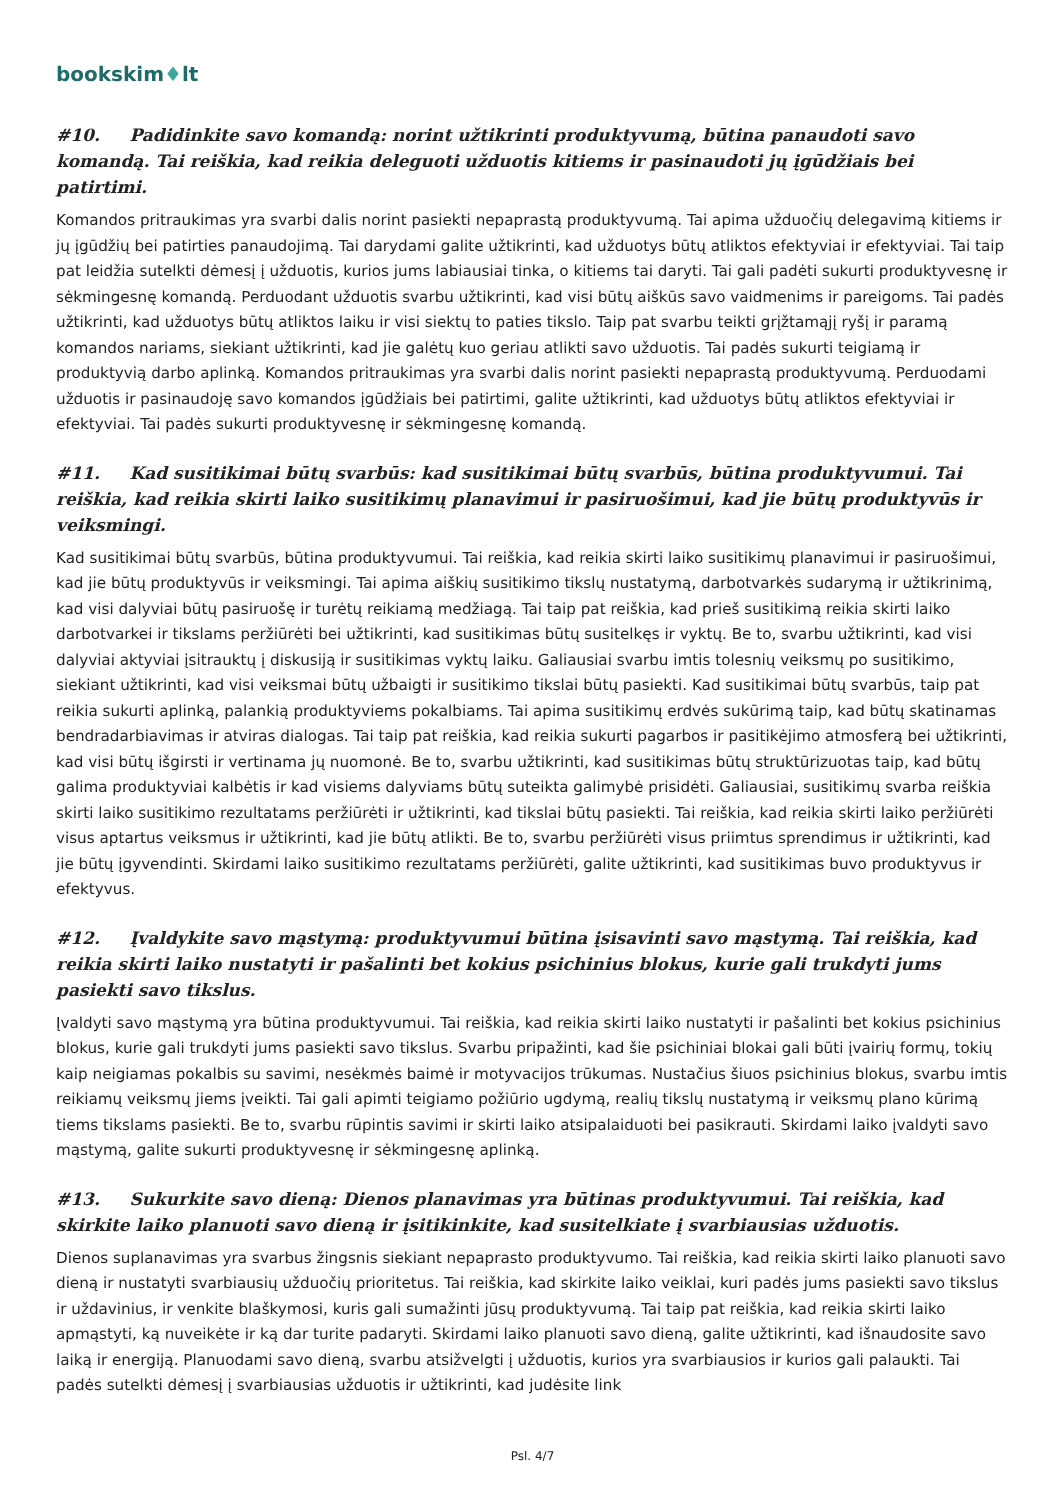bookskim♦lt
#10. Padidinkite savo komandą: norint užtikrinti produktyvumą, būtina panaudoti savo komandą. Tai reiškia, kad reikia deleguoti užduotis kitiems ir pasinaudoti jų įgūdžiais bei patirtimi.
Komandos pritraukimas yra svarbi dalis norint pasiekti nepaprastą produktyvumą. Tai apima užduočių delegavimą kitiems ir jų įgūdžių bei patirties panaudojimą. Tai darydami galite užtikrinti, kad užduotys būtų atliktos efektyviai ir efektyviai. Tai taip pat leidžia sutelkti dėmesį į užduotis, kurios jums labiausiai tinka, o kitiems tai daryti. Tai gali padėti sukurti produktyvesnę ir sėkmingesnę komandą. Perduodant užduotis svarbu užtikrinti, kad visi būtų aiškūs savo vaidmenims ir pareigoms. Tai padės užtikrinti, kad užduotys būtų atliktos laiku ir visi siektų to paties tikslo. Taip pat svarbu teikti grįžtamąjį ryšį ir paramą komandos nariams, siekiant užtikrinti, kad jie galėtų kuo geriau atlikti savo užduotis. Tai padės sukurti teigiamą ir produktyvią darbo aplinką. Komandos pritraukimas yra svarbi dalis norint pasiekti nepaprastą produktyvumą. Perduodami užduotis ir pasinaudoję savo komandos įgūdžiais bei patirtimi, galite užtikrinti, kad užduotys būtų atliktos efektyviai ir efektyviai. Tai padės sukurti produktyvesnę ir sėkmingesnę komandą.
#11. Kad susitikimai būtų svarbūs: kad susitikimai būtų svarbūs, būtina produktyvumui. Tai reiškia, kad reikia skirti laiko susitikimų planavimui ir pasiruošimui, kad jie būtų produktyvūs ir veiksmingi.
Kad susitikimai būtų svarbūs, būtina produktyvumui. Tai reiškia, kad reikia skirti laiko susitikimų planavimui ir pasiruošimui, kad jie būtų produktyvūs ir veiksmingi. Tai apima aiškių susitikimo tikslų nustatymą, darbotvarkės sudarymą ir užtikrinimą, kad visi dalyviai būtų pasiruošę ir turėtų reikiamą medžiagą. Tai taip pat reiškia, kad prieš susitikimą reikia skirti laiko darbotvarkei ir tikslams peržiūrėti bei užtikrinti, kad susitikimas būtų susitelkęs ir vyktų. Be to, svarbu užtikrinti, kad visi dalyviai aktyviai įsitrauktų į diskusiją ir susitikimas vyktų laiku. Galiausiai svarbu imtis tolesnių veiksmų po susitikimo, siekiant užtikrinti, kad visi veiksmai būtų užbaigti ir susitikimo tikslai būtų pasiekti. Kad susitikimai būtų svarbūs, taip pat reikia sukurti aplinką, palankią produktyviems pokalbiams. Tai apima susitikimų erdvės sukūrimą taip, kad būtų skatinamas bendradarbiavimas ir atviras dialogas. Tai taip pat reiškia, kad reikia sukurti pagarbos ir pasitikėjimo atmosferą bei užtikrinti, kad visi būtų išgirsti ir vertinama jų nuomonė. Be to, svarbu užtikrinti, kad susitikimas būtų struktūrizuotas taip, kad būtų galima produktyviai kalbėtis ir kad visiems dalyviams būtų suteikta galimybė prisidėti. Galiausiai, susitikimų svarba reiškia skirti laiko susitikimo rezultatams peržiūrėti ir užtikrinti, kad tikslai būtų pasiekti. Tai reiškia, kad reikia skirti laiko peržiūrėti visus aptartus veiksmus ir užtikrinti, kad jie būtų atlikti. Be to, svarbu peržiūrėti visus priimtus sprendimus ir užtikrinti, kad jie būtų įgyvendinti. Skirdami laiko susitikimo rezultatams peržiūrėti, galite užtikrinti, kad susitikimas buvo produktyvus ir efektyvus.
#12. Įvaldykite savo mąstymą: produktyvumui būtina įsisavinti savo mąstymą. Tai reiškia, kad reikia skirti laiko nustatyti ir pašalinti bet kokius psichinius blokus, kurie gali trukdyti jums pasiekti savo tikslus.
Įvaldyti savo mąstymą yra būtina produktyvumui. Tai reiškia, kad reikia skirti laiko nustatyti ir pašalinti bet kokius psichinius blokus, kurie gali trukdyti jums pasiekti savo tikslus. Svarbu pripažinti, kad šie psichiniai blokai gali būti įvairių formų, tokių kaip neigiamas pokalbis su savimi, nesėkmės baimė ir motyvacijos trūkumas. Nustačius šiuos psichinius blokus, svarbu imtis reikiamų veiksmų jiems įveikti. Tai gali apimti teigiamo požiūrio ugdymą, realių tikslų nustatymą ir veiksmų plano kūrimą tiems tikslams pasiekti. Be to, svarbu rūpintis savimi ir skirti laiko atsipalaiduoti bei pasikrauti. Skirdami laiko įvaldyti savo mąstymą, galite sukurti produktyvesnę ir sėkmingesnę aplinką.
#13. Sukurkite savo dieną: Dienos planavimas yra būtinas produktyvumui. Tai reiškia, kad skirkite laiko planuoti savo dieną ir įsitikinkite, kad susitelkiate į svarbiausias užduotis.
Dienos suplanavimas yra svarbus žingsnis siekiant nepaprasto produktyvumo. Tai reiškia, kad reikia skirti laiko planuoti savo dieną ir nustatyti svarbiausių užduočių prioritetus. Tai reiškia, kad skirkite laiko veiklai, kuri padės jums pasiekti savo tikslus ir uždavinius, ir venkite blaškymosi, kuris gali sumažinti jūsų produktyvumą. Tai taip pat reiškia, kad reikia skirti laiko apmąstyti, ką nuveikėte ir ką dar turite padaryti. Skirdami laiko planuoti savo dieną, galite užtikrinti, kad išnaudosite savo laiką ir energiją. Planuodami savo dieną, svarbu atsižvelgti į užduotis, kurios yra svarbiausios ir kurios gali palaukti. Tai padės sutelkti dėmesį į svarbiausias užduotis ir užtikrinti, kad judėsite link
Psl. 4/7